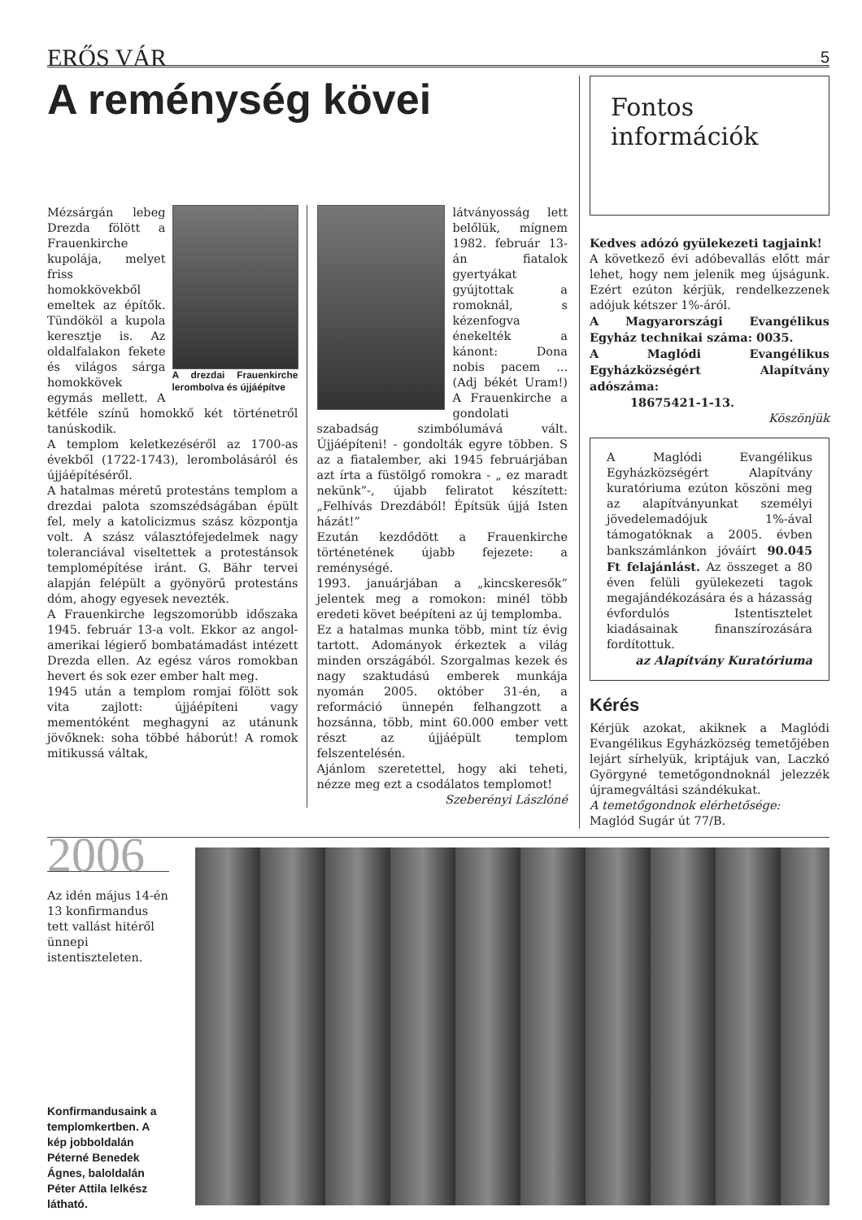ERŐS VÁR 5
A reménység kövei
A drezdai Frauenkirche lerombolva és újjáépítve
Mézsárgán lebeg Drezda fölött a Frauenkirche kupolája, melyet friss homokkövekből emeltek az építők. Tündököl a kupola keresztje is. Az oldalfalakon fekete és világos sárga homokkövek egymás mellett. A kétféle színű homokkő két történetről tanúskodik.
A templom keletkezéséről az 1700-as évekből (1722-1743), lerombolásáról és újjáépítéséről.
A hatalmas méretű protestáns templom a drezdai palota szomszédságában épült fel, mely a katolicizmus szász központja volt. A szász választófejedelmek nagy toleranciával viseltettek a protestánsok templomépítése iránt. G. Bähr tervei alapján felépült a gyönyörű protestáns dóm, ahogy egyesek nevezték.
A Frauenkirche legszomorúbb időszaka 1945. február 13-a volt. Ekkor az angol-amerikai légierő bombatámadást intézett Drezda ellen. Az egész város romokban hevert és sok ezer ember halt meg.
1945 után a templom romjai fölött sok vita zajlott: újjáépíteni vagy mementóként meghagyni az utánunk jövőknek: soha többé háborút! A romok mitikussá váltak,
látványosság lett belőlük, mígnem 1982. február 13-án fiatalok gyertyákat gyújtottak a romoknál, s kézenfogva énekelték a kánont: Dona nobis pacem ... (Adj békét Uram!) A Frauenkirche a gondolati szabadság szimbólumává vált. Újjáépíteni! - gondolták egyre többen. S az a fiatalember, aki 1945 februárjában azt írta a füstölgő romokra - „ ez maradt nekünk”-, újabb feliratot készített: „Felhívás Drezdából! Építsük újjá Isten házát!”
Ezután kezdődött a Frauenkirche történetének újabb fejezete: a reménységé.
1993. januárjában a „kincskeresők” jelentek meg a romokon: minél több eredeti követ beépíteni az új templomba.
Ez a hatalmas munka több, mint tíz évig tartott. Adományok érkeztek a világ minden országából. Szorgalmas kezek és nagy szaktudású emberek munkája nyomán 2005. október 31-én, a reformáció ünnepén felhangzott a hozsánna, több, mint 60.000 ember vett részt az újjáépült templom felszentelésén.
Ajánlom szeretettel, hogy aki teheti, nézze meg ezt a csodálatos templomot!
Szeberényi Lászlóné
Fontos információk
Kedves adózó gyülekezeti tagjaink!
A következő évi adóbevallás előtt már lehet, hogy nem jelenik meg újságunk. Ezért ezúton kérjük, rendelkezzenek adójuk kétszer 1%-áról.
A Magyarországi Evangélikus Egyház technikai száma: 0035.
A Maglódi Evangélikus Egyházközségért Alapítvány adószáma:
18675421-1-13.
Köszönjük
A Maglódi Evangélikus Egyházközségért Alapítvány kuratóriuma ezúton köszöni meg az alapítványunkat személyi jövedelemadójuk 1%-ával támogatóknak a 2005. évben bankszámlánkon jóváírt 90.045 Ft felajánlást. Az összeget a 80 éven felüli gyülekezeti tagok megajándékozására és a házasság évfordulós Istentisztelet kiadásainak finanszírozására fordítottuk.
az Alapítvány Kuratóriuma
Kérés
Kérjük azokat, akiknek a Maglódi Evangélikus Egyházközség temetőjében lejárt sírhelyük, kriptájuk van, Laczkó Györgyné temetőgondnoknál jelezzék újramegváltási szándékukat.
A temetőgondnok elérhetősége:
Maglód Sugár út 77/B.
2006
Az idén május 14-én 13 konfirmandus tett vallást hitéről ünnepi istentiszteleten.
Konfirmandusaink a templomkertben. A kép jobboldalán Péterné Benedek Ágnes, baloldalán Péter Attila lelkész látható.